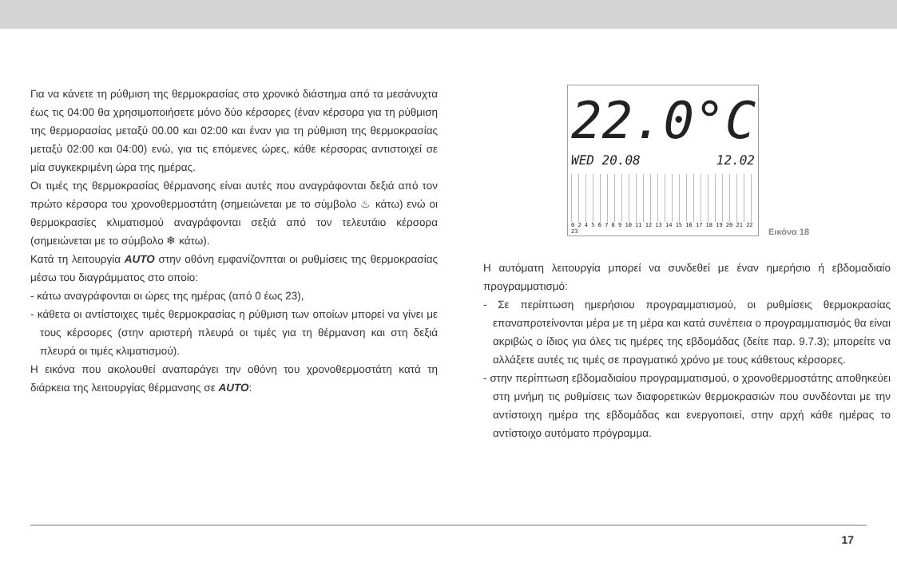Για να κάνετε τη ρύθμιση της θερμοκρασίας στο χρονικό διάστημα από τα μεσάνυχτα έως τις 04:00 θα χρησιμοποιήσετε μόνο δύο κέρσορες (έναν κέρσορα για τη ρύθμιση της θερμορασίας μεταξύ 00.00 και 02:00 και έναν για τη ρύθμιση της θερμοκρασίας μεταξύ 02:00 και 04:00) ενώ, για τις επόμενες ώρες, κάθε κέρσορας αντιστοιχεί σε μία συγκεκριμένη ώρα της ημέρας.
Οι τιμές της θερμοκρασίας θέρμανσης είναι αυτές που αναγράφονται δεξιά από τον πρώτο κέρσορα του χρονοθερμοστάτη (σημειώνεται με το σύμβολο ♨ κάτω) ενώ οι θερμοκρασίες κλιματισμού αναγράφονται σεξιά από τον τελευτάιο κέρσορα (σημειώνεται με το σύμβολο ❄ κάτω).
Κατά τη λειτουργία AUTO στην οθόνη εμφανίζονπται οι ρυθμίσεις της θερμοκρασίας μέσω του διαγράμματος στο οποίο:
- κάτω αναγράφονται οι ώρες της ημέρας (από 0 έως 23),
- κάθετα οι αντίστοιχες τιμές θερμοκρασίας η ρύθμιση των οποίων μπορεί να γίνει με τους κέρσορες (στην αριστερή πλευρά οι τιμές για τη θέρμανση και στη δεξιά πλευρά οι τιμές κλιματισμού).
Η εικόνα που ακολουθεί αναπαράγει την οθόνη του χρονοθερμοστάτη κατά τη διάρκεια της λειτουργίας θέρμανσης σε AUTO:
22.0°C
WED 20.08 12.02
0 2 4 5 6 7 8 9 10 11 12 13 14 15 16 17 18 19 20 21 22 23
Εικόνα 18
Η αυτόματη λειτουργία μπορεί να συνδεθεί με έναν ημερήσιο ή εβδομαδιαίο προγραμματισμό:
- Σε περίπτωση ημερήσιου προγραμματισμού, οι ρυθμίσεις θερμοκρασίας επαναπροτείνονται μέρα με τη μέρα και κατά συνέπεια ο προγραμματισμός θα είναι ακριβώς ο ίδιος για όλες τις ημέρες της εβδομάδας (δείτε παρ. 9.7.3); μπορείτε να αλλάξετε αυτές τις τιμές σε πραγματικό χρόνο με τους κάθετους κέρσορες.
- στην περίπτωση εβδομαδιαίου προγραμματισμού, ο χρονοθερμοστάτης αποθηκεύει στη μνήμη τις ρυθμίσεις των διαφορετικών θερμοκρασιών που συνδέονται με την αντίστοιχη ημέρα της εβδομάδας και ενεργοποιεί, στην αρχή κάθε ημέρας το αντίστοιχο αυτόματο πρόγραμμα.
17